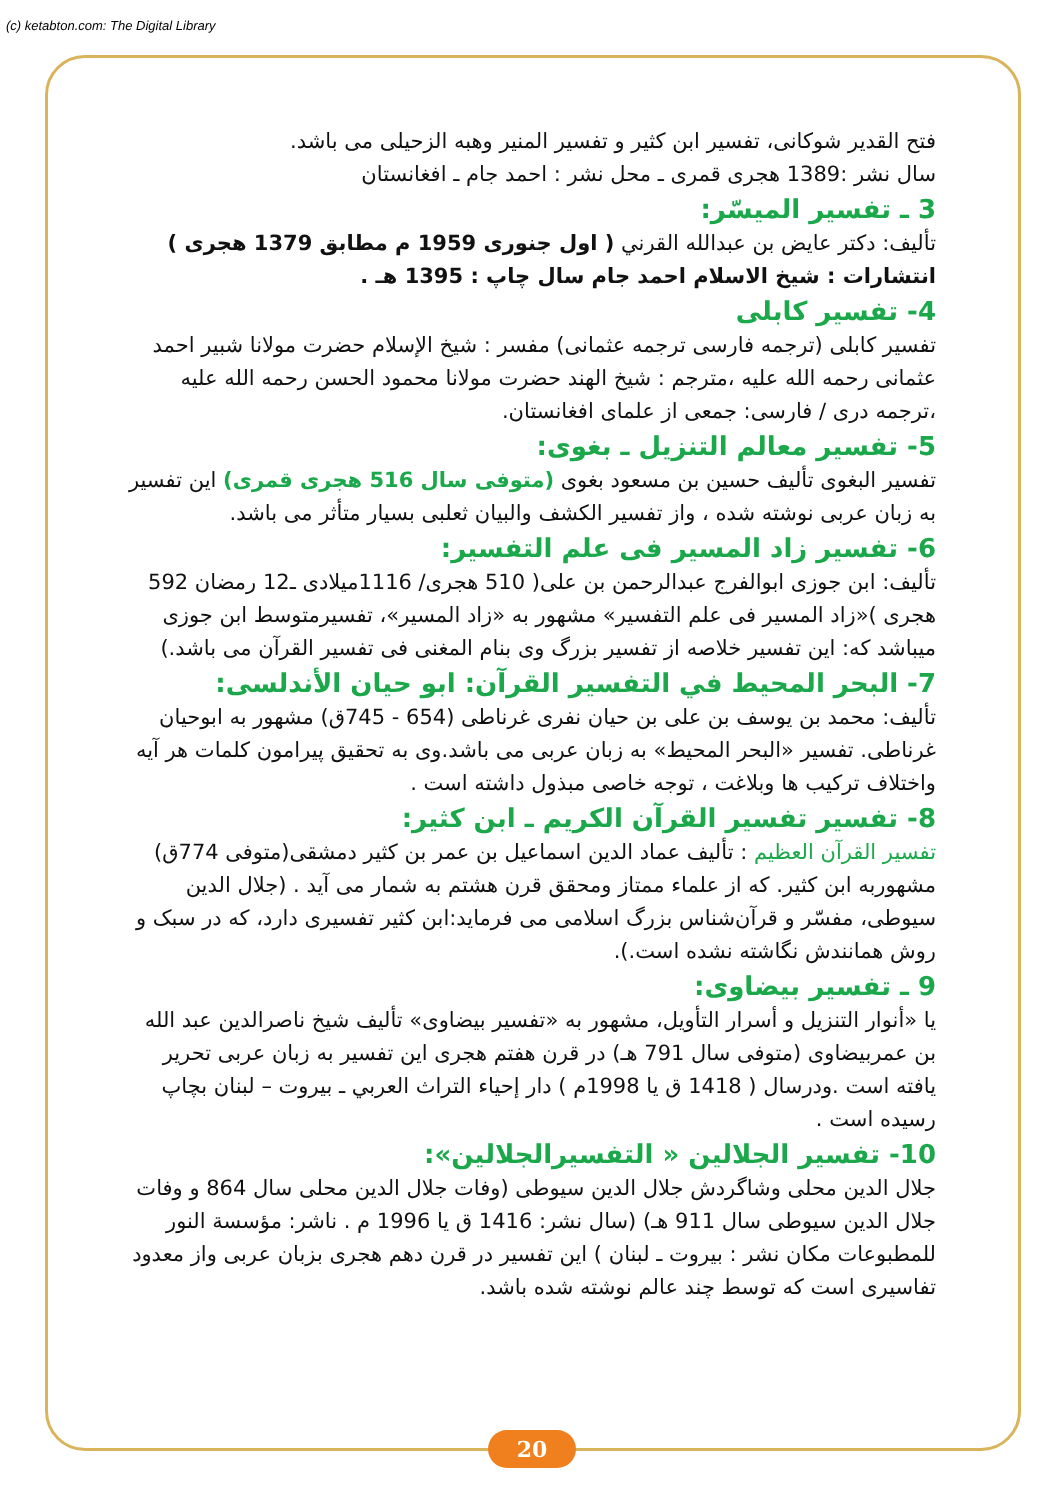(c) ketabton.com: The Digital Library
فتح القدیر شوکانی، تفسیر ابن کثیر و تفسیر المنیر وهبه الزحیلی می باشد.
سال نشر :1389 هجری قمری ـ محل نشر : احمد جام ـ افغانستان
3 ـ تفسیر المیسّر:
تألیف: دکتر عایض بن عبدالله القرني ( اول جنوری 1959 م مطابق 1379 هجری )
انتشارات : شیخ الاسلام احمد جام سال چاپ : 1395 هـ .
4- تفسیر کابلی
تفسیر کابلی (ترجمه فارسی ترجمه عثمانی) مفسر : شیخ الإسلام حضرت مولانا شبیر احمد عثمانی رحمه الله علیه ،مترجم : شیخ الهند حضرت مولانا محمود الحسن رحمه الله علیه ،ترجمه دری / فارسی: جمعی از علمای افغانستان.
5- تفسیر معالم التنزیل ـ بغوی:
تفسیر البغوی تألیف حسین بن مسعود بغوی (متوفی سال 516 هجری قمری) این تفسیر به زبان عربی نوشته شده ، واز تفسیر الکشف والبیان ثعلبی بسیار متأثر می باشد.
6- تفسیر زاد المسیر فی علم التفسیر:
تألیف: ابن جوزی ابوالفرج عبدالرحمن بن علی( 510 هجری/ 1116میلادی ـ12 رمضان 592 هجری )«زاد المسیر فی علم التفسیر» مشهور به «زاد المسیر»، تفسیرمتوسط ابن جوزی میباشد که: این تفسیر خلاصه از تفسیر بزرگ وی بنام المغنی فی تفسیر القرآن می باشد.)
7- البحر المحیط في التفسیر القرآن: ابو حیان الأندلسی:
تألیف: محمد بن یوسف بن علی بن حیان نفری غرناطی (654 - 745ق) مشهور به ابوحیان غرناطی. تفسیر «البحر المحیط» به زبان عربی می باشد.وی به تحقیق پیرامون کلمات هر آیه واختلاف ترکیب ها وبلاغت ، توجه خاصی مبذول داشته است .
8- تفسیر تفسیر القرآن الکریم ـ ابن کثیر:
تفسیر القرآن العظیم : تألیف عماد الدین اسماعیل بن عمر بن کثیر دمشقی(متوفی 774ق) مشهوربه ابن کثیر. که از علماء ممتاز ومحقق قرن هشتم به شمار می آید . (جلال الدین سیوطی، مفسّر و قرآن‌شناس بزرگ اسلامی می فرماید:ابن کثیر تفسیری دارد، که در سبک و روش همانندش نگاشته نشده است.).
9 ـ تفسیر بیضاوی:
یا «أنوار التنزیل و أسرار التأویل، مشهور به «تفسیر بیضاوی» تألیف شیخ ناصرالدین عبد الله بن عمربیضاوی (متوفی سال 791 هـ) در قرن هفتم هجری این تفسیر به زبان عربی تحریر یافته است .ودرسال ( 1418 ق یا 1998م ) دار إحیاء التراث العربي ـ بیروت – لبنان بچاپ رسیده است .
10- تفسیر الجلالین « التفسیرالجلالین»:
جلال الدین محلی وشاگردش جلال الدین سیوطی (وفات جلال الدین محلی سال 864 و وفات جلال الدین سیوطی سال 911 هـ) (سال نشر: 1416 ق یا 1996 م . ناشر: مؤسسة النور للمطبوعات مکان نشر : بیروت ـ لبنان ) این تفسیر در قرن دهم هجری بزبان عربی واز معدود تفاسیری است که توسط چند عالم نوشته شده باشد.
20